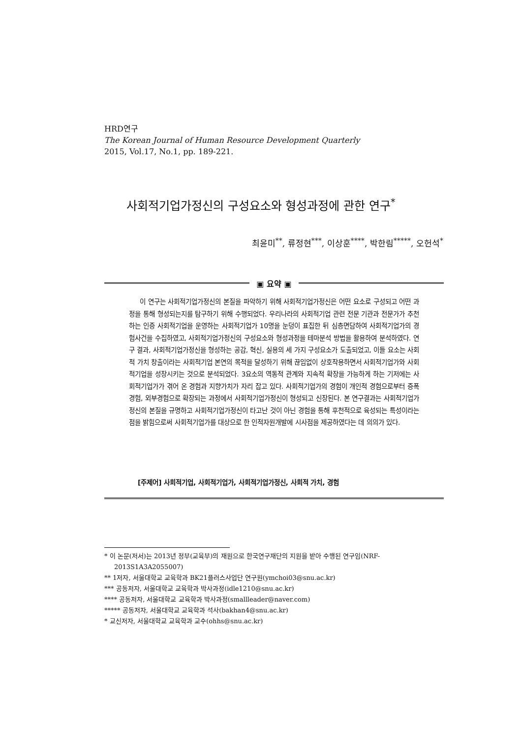HRD연구
The Korean Journal of Human Resource Development Quarterly
2015, Vol.17, No.1, pp. 189-221.
사회적기업가정신의 구성요소와 형성과정에 관한 연구<sup>*</sup>
최윤미<sup>**</sup>, 류정현<sup>***</sup>, 이상훈<sup>****</sup>, 박한림<sup>*****</sup>, 오헌석<sup>*</sup>
▣ 요약 ▣
이 연구는 사회적기업가정신의 본질을 파악하기 위해 사회적기업가정신은 어떤 요소로 구성되고 어떤 과정을 통해 형성되는지를 탐구하기 위해 수행되었다. 우리나라의 사회적기업 관련 전문 기관과 전문가가 추천하는 인증 사회적기업을 운영하는 사회적기업가 10명을 눈덩이 표집한 뒤 심층면담하여 사회적기업가의 경험사건을 수집하였고, 사회적기업가정신의 구성요소와 형성과정을 테마분석 방법을 활용하여 분석하였다. 연구 결과, 사회적기업가정신을 형성하는 공감, 혁신, 실용의 세 가지 구성요소가 도출되었고, 이들 요소는 사회적 가치 창출이라는 사회적기업 본연의 목적을 달성하기 위해 끊임없이 상호작용하면서 사회적기업가와 사회적기업을 성장시키는 것으로 분석되었다. 3요소의 역동적 관계와 지속적 확장을 가능하게 하는 기저에는 사회적기업가가 겪어 온 경험과 지향가치가 자리 잡고 있다. 사회적기업가의 경험이 개인적 경험으로부터 증폭경험, 외부경험으로 확장되는 과정에서 사회적기업가정신이 형성되고 신장된다. 본 연구결과는 사회적기업가정신의 본질을 규명하고 사회적기업가정신이 타고난 것이 아닌 경험을 통해 후천적으로 육성되는 특성이라는 점을 밝힘으로써 사회적기업가를 대상으로 한 인적자원개발에 시사점을 제공하였다는 데 의의가 있다.
[주제어] 사회적기업, 사회적기업가, 사회적기업가정신, 사회적 가치, 경험
* 이 논문(저서)는 2013년 정부(교육부)의 재원으로 한국연구재단의 지원을 받아 수행된 연구임(NRF-2013S1A3A2055007)
** 1저자, 서울대학교 교육학과 BK21플러스사업단 연구원(ymchoi03@snu.ac.kr)
*** 공동저자, 서울대학교 교육학과 박사과정(idle1210@snu.ac.kr)
**** 공동저자, 서울대학교 교육학과 박사과정(smallleader@naver.com)
***** 공동저자, 서울대학교 교육학과 석사(bakhan4@snu.ac.kr)
* 교신저자, 서울대학교 교육학과 교수(ohhs@snu.ac.kr)